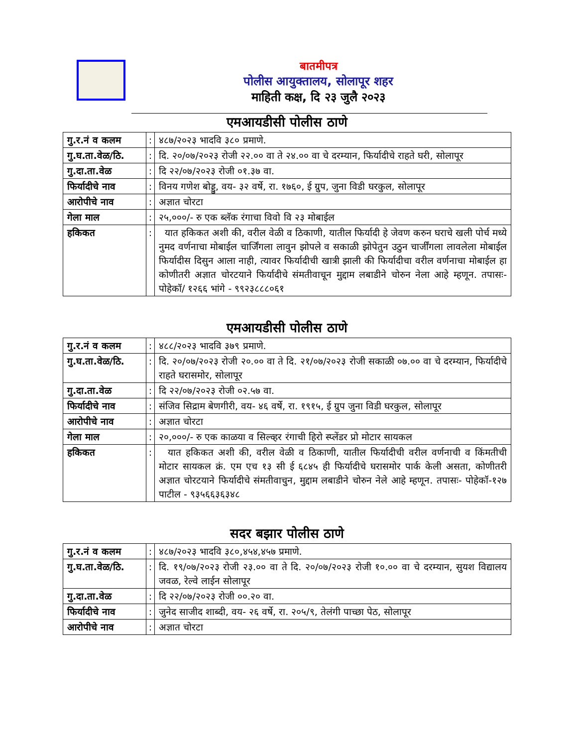बातमीपत्र
पोलीस आयुक्तालय, सोलापूर शहर
माहिती कक्ष, दि २३ जुलै २०२३
एमआयडीसी पोलीस ठाणे
| गु.र.नं व कलम | : | ४८७/२०२३ भादवि ३८० प्रमाणे. |
| गु.घ.ता.वेळ/ठि. | : | दि. २०/०७/२०२३ रोजी २२.०० वा ते २४.०० वा चे दरम्यान, फिर्यादीचे राहते घरी, सोलापूर |
| गु.दा.ता.वेळ | : | दि २२/०७/२०२३ रोजी ०१.३७ वा. |
| फिर्यादीचे नाव | : | विनय गणेश बोड्डु, वय- ३२ वर्षे, रा. १७६०, ई ग्रुप, जुना विडी घरकुल, सोलापूर |
| आरोपीचे नाव | : | अज्ञात चोरटा |
| गेला माल | : | २५,०००/- रु एक ब्लॅक रंगाचा विवो वि २३ मोबाईल |
| हकिकत | : | यात हकिकत अशी की, वरील वेळी व ठिकाणी, यातील फिर्यादी हे जेवण करुन घराचे खली पोर्च मध्ये नुमद वर्णनाचा मोबाईल चार्जिंगला लावुन झोपले व सकाळी झोपेतुन उठुन चार्जींगला लावलेला मोबाईल फिर्यादीस दिसुन आला नाही, त्यावर फिर्यादीची खात्री झाली की फिर्यादीचा वरील वर्णनाचा मोबाईल हा कोणीतरी अज्ञात चोरटयाने फिर्यादीचे संमतीवाचून मुद्दाम लबाडीने चोरुन नेला आहे म्हणून. तपासः- पोहेकॉ/ १२६६ भांगे - ९९२३८८८०६१ |
एमआयडीसी पोलीस ठाणे
| गु.र.नं व कलम | : | ४८८/२०२३ भादवि ३७९ प्रमाणे. |
| गु.घ.ता.वेळ/ठि. | : | दि. २०/०७/२०२३ रोजी २०.०० वा ते दि. २१/०७/२०२३ रोजी सकाळी ०७.०० वा चे दरम्यान, फिर्यादीचे राहते घरासमोर, सोलापूर |
| गु.दा.ता.वेळ | : | दि २२/०७/२०२३ रोजी ०२.५७ वा. |
| फिर्यादीचे नाव | : | संजिव सिद्राम बेणगीरी, वय- ४६ वर्षे, रा. १९१५, ई ग्रुप जुना विडी घरकुल, सोलापूर |
| आरोपीचे नाव | : | अज्ञात चोरटा |
| गेला माल | : | २०,०००/- रु एक काळया व सिल्व्हर रंगाची हिरो स्प्लेंडर प्रो मोटार सायकल |
| हकिकत | : | यात हकिकत अशी की, वरील वेळी व ठिकाणी, यातील फिर्यादीची वरील वर्णनाची व किंमतीची मोटार सायकल क्रं. एम एच १३ सी ई ६८४५ ही फिर्यादीचे घरासमोर पार्क केली असता, कोणीतरी अज्ञात चोरटयाने फिर्यादीचे संमतीवाचुन, मुद्दाम लबाडीने चोरुन नेले आहे म्हणून. तपासः- पोहेकॉ-१२७ पाटील - ९३५६६३६३४८ |
सदर बझार पोलीस ठाणे
| गु.र.नं व कलम | : | ४८७/२०२३ भादवि ३८०,४५४,४५७ प्रमाणे. |
| गु.घ.ता.वेळ/ठि. | : | दि. १९/०७/२०२३ रोजी २३.०० वा ते दि. २०/०७/२०२३ रोजी १०.०० वा चे दरम्यान, सुयश विद्यालय जवळ, रेल्वे लाईन सोलापूर |
| गु.दा.ता.वेळ | : | दि २२/०७/२०२३ रोजी ००.२० वा. |
| फिर्यादीचे नाव | : | जुनेद साजीद शाब्दी, वय- २६ वर्षे, रा. २०५/९, तेलंगी पाच्छा पेठ, सोलापूर |
| आरोपीचे नाव | : | अज्ञात चोरटा |